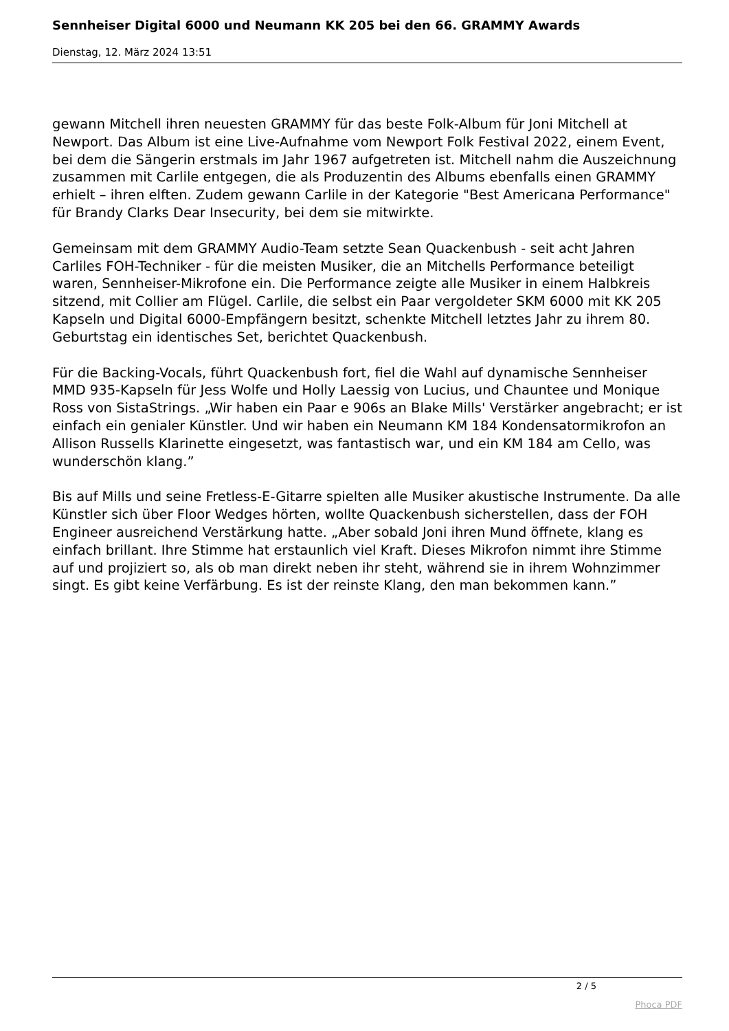Sennheiser Digital 6000 und Neumann KK 205 bei den 66. GRAMMY Awards
Dienstag, 12. März 2024 13:51
gewann Mitchell ihren neuesten GRAMMY für das beste Folk-Album für Joni Mitchell at Newport. Das Album ist eine Live-Aufnahme vom Newport Folk Festival 2022, einem Event, bei dem die Sängerin erstmals im Jahr 1967 aufgetreten ist. Mitchell nahm die Auszeichnung zusammen mit Carlile entgegen, die als Produzentin des Albums ebenfalls einen GRAMMY erhielt – ihren elften. Zudem gewann Carlile in der Kategorie "Best Americana Performance" für Brandy Clarks Dear Insecurity, bei dem sie mitwirkte.
Gemeinsam mit dem GRAMMY Audio-Team setzte Sean Quackenbush - seit acht Jahren Carliles FOH-Techniker - für die meisten Musiker, die an Mitchells Performance beteiligt waren, Sennheiser-Mikrofone ein. Die Performance zeigte alle Musiker in einem Halbkreis sitzend, mit Collier am Flügel. Carlile, die selbst ein Paar vergoldeter SKM 6000 mit KK 205 Kapseln und Digital 6000-Empfängern besitzt, schenkte Mitchell letztes Jahr zu ihrem 80. Geburtstag ein identisches Set, berichtet Quackenbush.
Für die Backing-Vocals, führt Quackenbush fort, fiel die Wahl auf dynamische Sennheiser MMD 935-Kapseln für Jess Wolfe und Holly Laessig von Lucius, und Chauntee und Monique Ross von SistaStrings. „Wir haben ein Paar e 906s an Blake Mills' Verstärker angebracht; er ist einfach ein genialer Künstler. Und wir haben ein Neumann KM 184 Kondensatormikrofon an Allison Russells Klarinette eingesetzt, was fantastisch war, und ein KM 184 am Cello, was wunderschön klang.”
Bis auf Mills und seine Fretless-E-Gitarre spielten alle Musiker akustische Instrumente. Da alle Künstler sich über Floor Wedges hörten, wollte Quackenbush sicherstellen, dass der FOH Engineer ausreichend Verstärkung hatte. „Aber sobald Joni ihren Mund öffnete, klang es einfach brillant. Ihre Stimme hat erstaunlich viel Kraft. Dieses Mikrofon nimmt ihre Stimme auf und projiziert so, als ob man direkt neben ihr steht, während sie in ihrem Wohnzimmer singt. Es gibt keine Verfärbung. Es ist der reinste Klang, den man bekommen kann.”
2 / 5
Phoca PDF